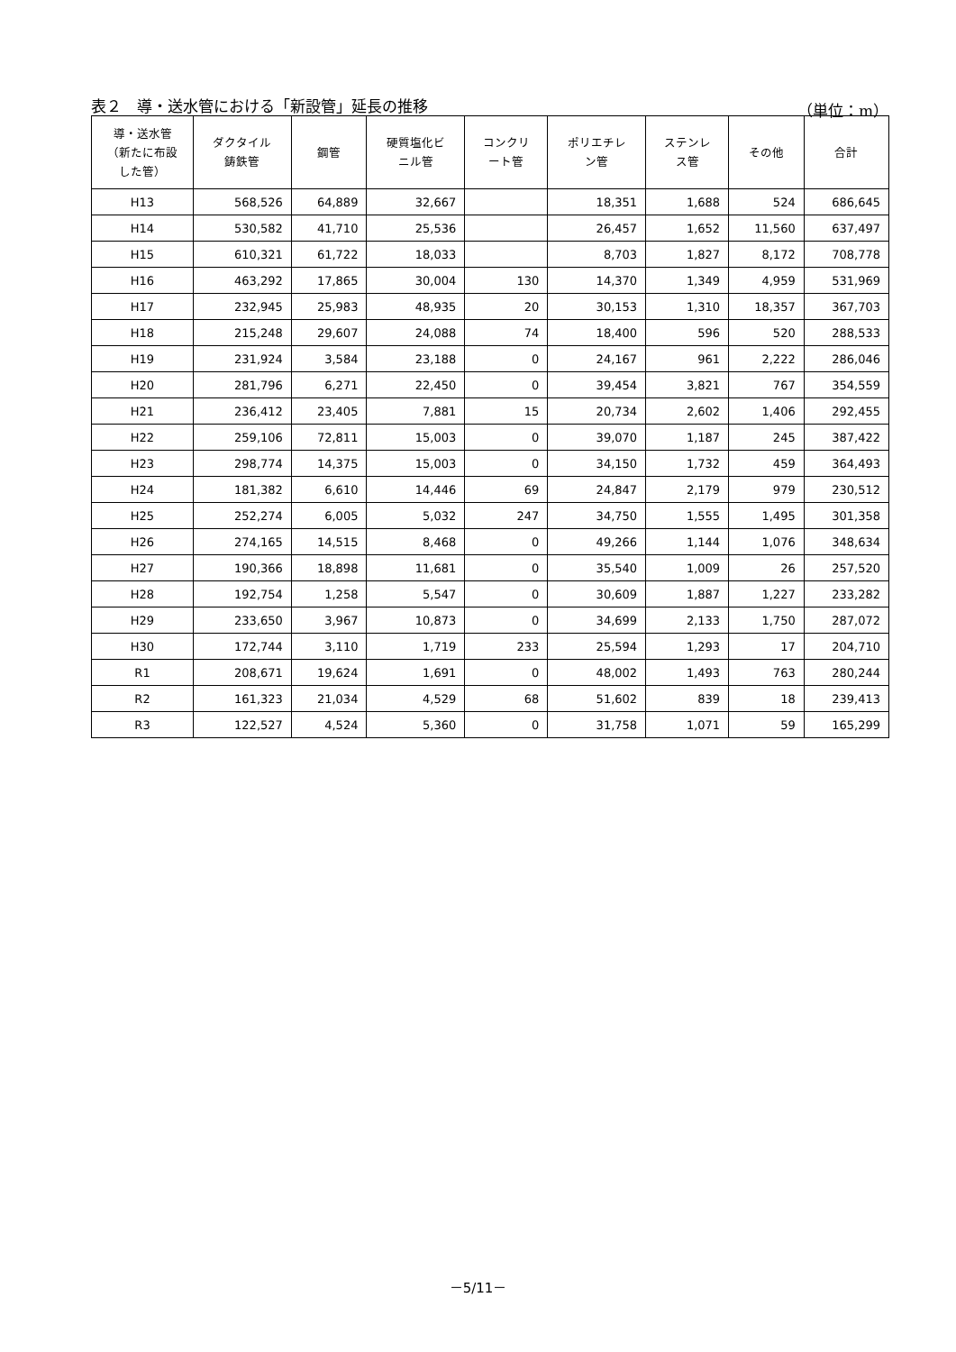表２　導・送水管における「新設管」延長の推移 （単位：m）
| 導・送水管 （新たに布設 した管） | ダクタイル 鋳鉄管 | 鋼管 | 硬質塩化ビ ニル管 | コンクリ ート管 | ポリエチレ ン管 | ステンレ ス管 | その他 | 合計 |
| --- | --- | --- | --- | --- | --- | --- | --- | --- |
| H13 | 568,526 | 64,889 | 32,667 | | 18,351 | 1,688 | 524 | 686,645 |
| H14 | 530,582 | 41,710 | 25,536 | | 26,457 | 1,652 | 11,560 | 637,497 |
| H15 | 610,321 | 61,722 | 18,033 | | 8,703 | 1,827 | 8,172 | 708,778 |
| H16 | 463,292 | 17,865 | 30,004 | 130 | 14,370 | 1,349 | 4,959 | 531,969 |
| H17 | 232,945 | 25,983 | 48,935 | 20 | 30,153 | 1,310 | 18,357 | 367,703 |
| H18 | 215,248 | 29,607 | 24,088 | 74 | 18,400 | 596 | 520 | 288,533 |
| H19 | 231,924 | 3,584 | 23,188 | 0 | 24,167 | 961 | 2,222 | 286,046 |
| H20 | 281,796 | 6,271 | 22,450 | 0 | 39,454 | 3,821 | 767 | 354,559 |
| H21 | 236,412 | 23,405 | 7,881 | 15 | 20,734 | 2,602 | 1,406 | 292,455 |
| H22 | 259,106 | 72,811 | 15,003 | 0 | 39,070 | 1,187 | 245 | 387,422 |
| H23 | 298,774 | 14,375 | 15,003 | 0 | 34,150 | 1,732 | 459 | 364,493 |
| H24 | 181,382 | 6,610 | 14,446 | 69 | 24,847 | 2,179 | 979 | 230,512 |
| H25 | 252,274 | 6,005 | 5,032 | 247 | 34,750 | 1,555 | 1,495 | 301,358 |
| H26 | 274,165 | 14,515 | 8,468 | 0 | 49,266 | 1,144 | 1,076 | 348,634 |
| H27 | 190,366 | 18,898 | 11,681 | 0 | 35,540 | 1,009 | 26 | 257,520 |
| H28 | 192,754 | 1,258 | 5,547 | 0 | 30,609 | 1,887 | 1,227 | 233,282 |
| H29 | 233,650 | 3,967 | 10,873 | 0 | 34,699 | 2,133 | 1,750 | 287,072 |
| H30 | 172,744 | 3,110 | 1,719 | 233 | 25,594 | 1,293 | 17 | 204,710 |
| R1 | 208,671 | 19,624 | 1,691 | 0 | 48,002 | 1,493 | 763 | 280,244 |
| R2 | 161,323 | 21,034 | 4,529 | 68 | 51,602 | 839 | 18 | 239,413 |
| R3 | 122,527 | 4,524 | 5,360 | 0 | 31,758 | 1,071 | 59 | 165,299 |
－5/11－